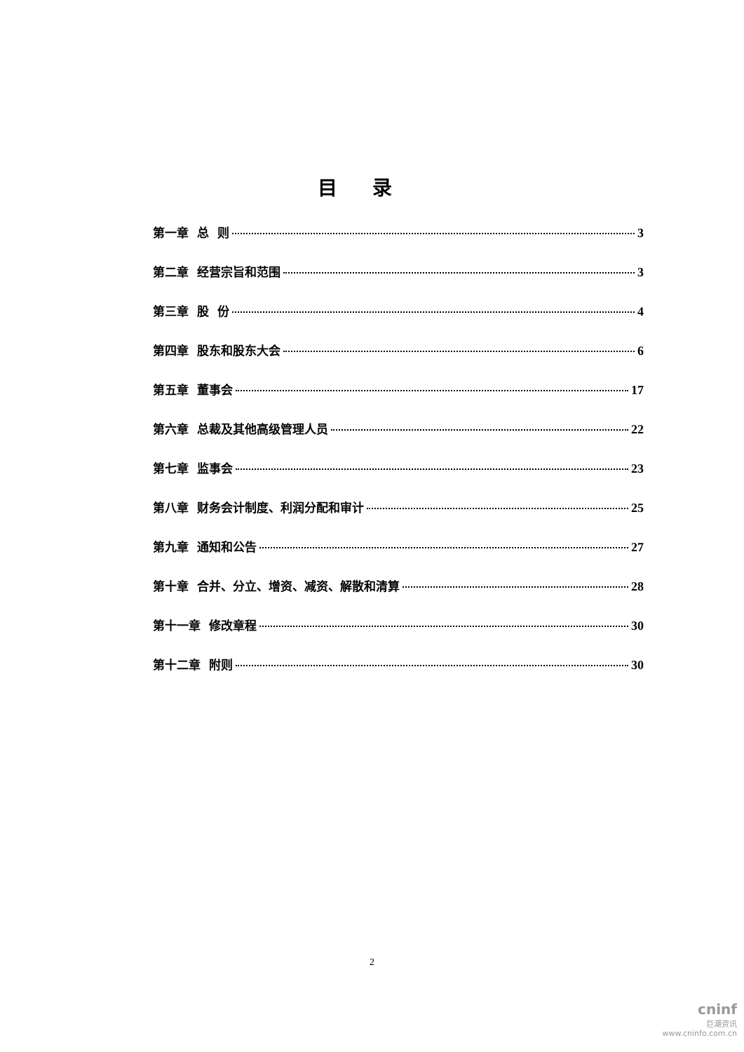目录
第一章 总 则 3
第二章 经营宗旨和范围 3
第三章 股 份 4
第四章 股东和股东大会 6
第五章 董事会 17
第六章 总裁及其他高级管理人员 22
第七章 监事会 23
第八章 财务会计制度、利润分配和审计 25
第九章 通知和公告 27
第十章 合并、分立、增资、减资、解散和清算 28
第十一章 修改章程 30
第十二章 附则 30
2
cninf
巨潮资讯
www.cninfo.com.cn